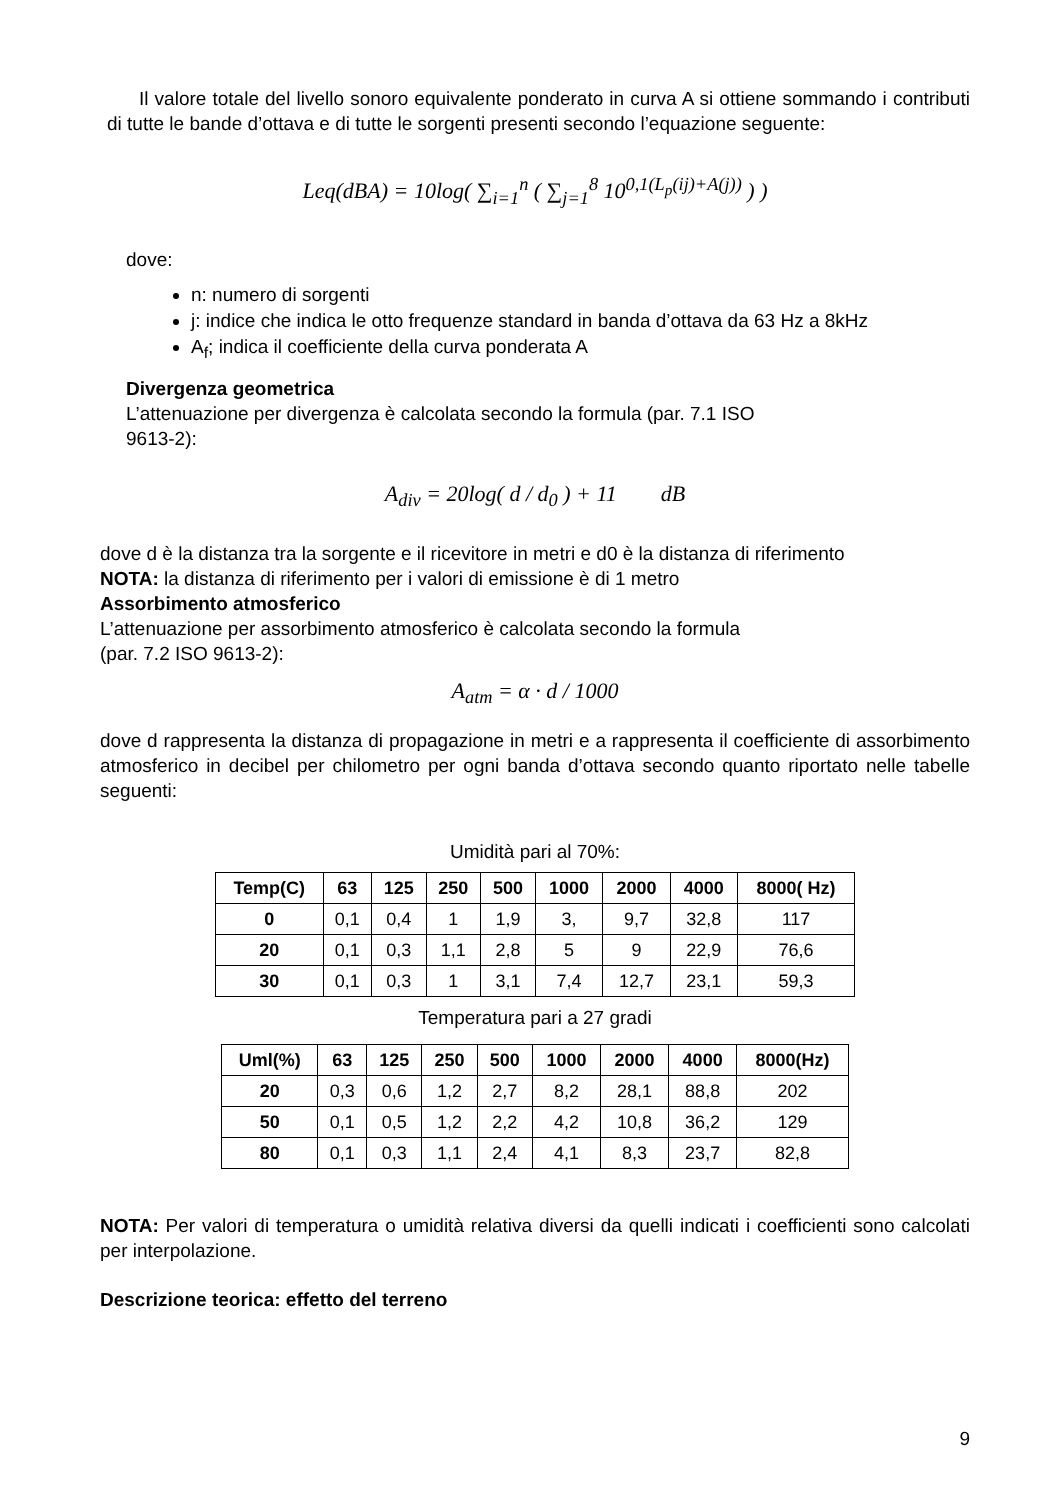Il valore totale del livello sonoro equivalente ponderato in curva A si ottiene sommando i contributi di tutte le bande d’ottava e di tutte le sorgenti presenti secondo l’equazione seguente:
Leq(dBA) = 10log( ∑<sub>i=1</sub><sup>n</sup> ( ∑<sub>j=1</sub><sup>8</sup> 10<sup>0,1(L<sub>p</sub>(ij)+A(j))</sup> ) )
dove:
n: numero di sorgenti
j: indice che indica le otto frequenze standard in banda d’ottava da 63 Hz a 8kHz
A<sub>f</sub>; indica il coefficiente della curva ponderata A
Divergenza geometrica
L’attenuazione per divergenza è calcolata secondo la formula (par. 7.1 ISO
9613-2):
A<sub>div</sub> = 20log( d / d<sub>0</sub> ) + 11 dB
dove d è la distanza tra la sorgente e il ricevitore in metri e d0 è la distanza di riferimento
NOTA: la distanza di riferimento per i valori di emissione è di 1 metro
Assorbimento atmosferico
L’attenuazione per assorbimento atmosferico è calcolata secondo la formula
(par. 7.2 ISO 9613-2):
A<sub>atm</sub> = α · d / 1000
dove d rappresenta la distanza di propagazione in metri e a rappresenta il coefficiente di assorbimento atmosferico in decibel per chilometro per ogni banda d’ottava secondo quanto riportato nelle tabelle seguenti:
Umidità pari al 70%:
| Temp(C) | 63 | 125 | 250 | 500 | 1000 | 2000 | 4000 | 8000( Hz) |
| --- | --- | --- | --- | --- | --- | --- | --- | --- |
| 0 | 0,1 | 0,4 | 1 | 1,9 | 3, | 9,7 | 32,8 | 117 |
| 20 | 0,1 | 0,3 | 1,1 | 2,8 | 5 | 9 | 22,9 | 76,6 |
| 30 | 0,1 | 0,3 | 1 | 3,1 | 7,4 | 12,7 | 23,1 | 59,3 |
Temperatura pari a 27 gradi
| Uml(%) | 63 | 125 | 250 | 500 | 1000 | 2000 | 4000 | 8000(Hz) |
| --- | --- | --- | --- | --- | --- | --- | --- | --- |
| 20 | 0,3 | 0,6 | 1,2 | 2,7 | 8,2 | 28,1 | 88,8 | 202 |
| 50 | 0,1 | 0,5 | 1,2 | 2,2 | 4,2 | 10,8 | 36,2 | 129 |
| 80 | 0,1 | 0,3 | 1,1 | 2,4 | 4,1 | 8,3 | 23,7 | 82,8 |
NOTA: Per valori di temperatura o umidità relativa diversi da quelli indicati i coefficienti sono calcolati per interpolazione.
Descrizione teorica: effetto del terreno
9